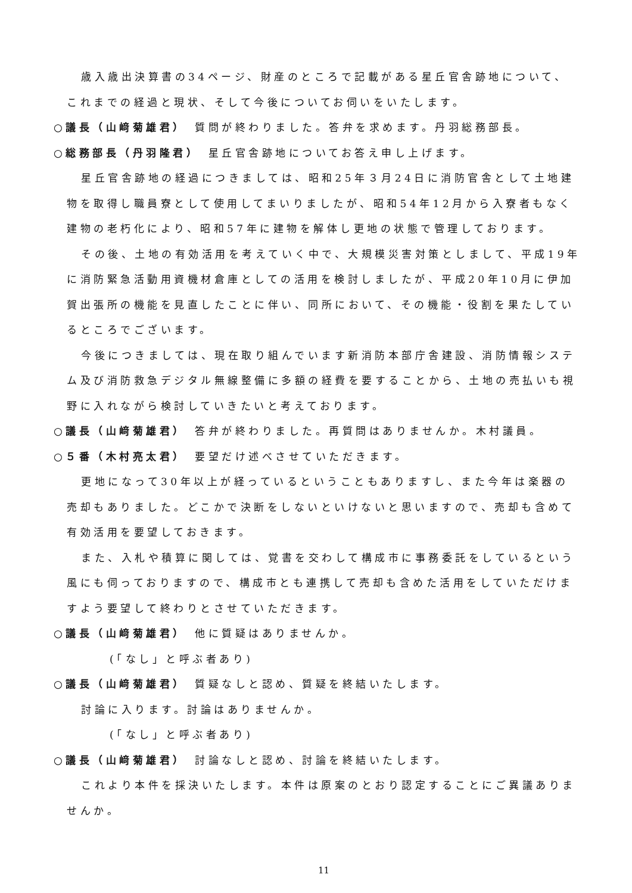歳入歳出決算書の34ページ、財産のところで記載がある星丘官舎跡地について、これまでの経過と現状、そして今後についてお伺いをいたします。
○議長（山﨑菊雄君）　質問が終わりました。答弁を求めます。丹羽総務部長。
○総務部長（丹羽隆君）　星丘官舎跡地についてお答え申し上げます。
星丘官舎跡地の経過につきましては、昭和25年３月24日に消防官舎として土地建物を取得し職員寮として使用してまいりましたが、昭和54年12月から入寮者もなく建物の老朽化により、昭和57年に建物を解体し更地の状態で管理しております。
その後、土地の有効活用を考えていく中で、大規模災害対策としまして、平成19年に消防緊急活動用資機材倉庫としての活用を検討しましたが、平成20年10月に伊加賀出張所の機能を見直したことに伴い、同所において、その機能・役割を果たしているところでございます。
今後につきましては、現在取り組んでいます新消防本部庁舎建設、消防情報システム及び消防救急デジタル無線整備に多額の経費を要することから、土地の売払いも視野に入れながら検討していきたいと考えております。
○議長（山﨑菊雄君）　答弁が終わりました。再質問はありませんか。木村議員。
○５番（木村亮太君）　要望だけ述べさせていただきます。
更地になって30年以上が経っているということもありますし、また今年は楽器の売却もありました。どこかで決断をしないといけないと思いますので、売却も含めて有効活用を要望しておきます。
また、入札や積算に関しては、覚書を交わして構成市に事務委託をしているという風にも伺っておりますので、構成市とも連携して売却も含めた活用をしていただけますよう要望して終わりとさせていただきます。
○議長（山﨑菊雄君）　他に質疑はありませんか。
(「なし」と呼ぶ者あり)
○議長（山﨑菊雄君）　質疑なしと認め、質疑を終結いたします。
討論に入ります。討論はありませんか。
(「なし」と呼ぶ者あり)
○議長（山﨑菊雄君）　討論なしと認め、討論を終結いたします。
これより本件を採決いたします。本件は原案のとおり認定することにご異議ありませんか。
11